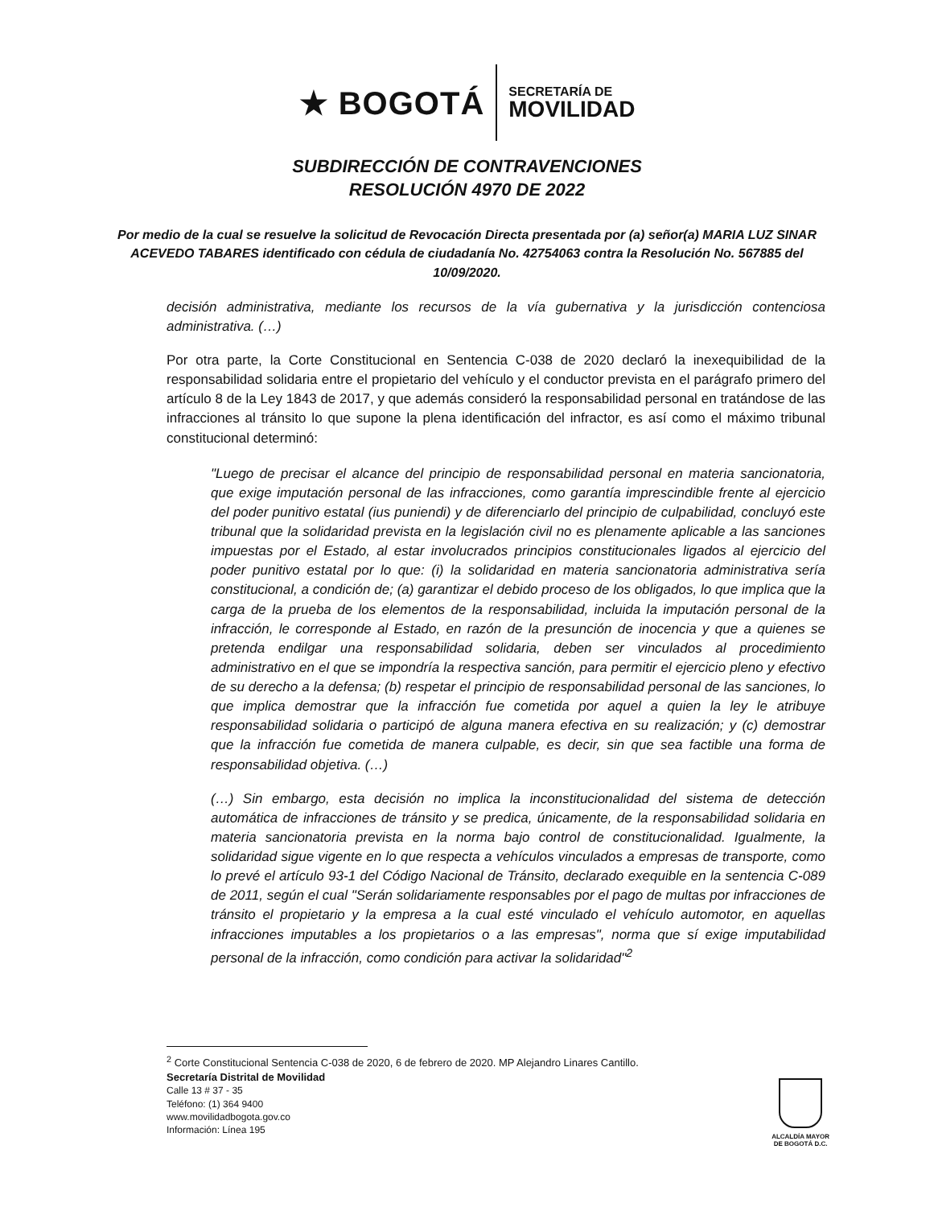★ BOGOTÁ
SECRETARÍA DE
MOVILIDAD
SUBDIRECCIÓN DE CONTRAVENCIONES
RESOLUCIÓN 4970 DE 2022
Por medio de la cual se resuelve la solicitud de Revocación Directa presentada por (a) señor(a) MARIA LUZ SINAR ACEVEDO TABARES identificado con cédula de ciudadanía No. 42754063 contra la Resolución No. 567885 del 10/09/2020.
decisión administrativa, mediante los recursos de la vía gubernativa y la jurisdicción contenciosa administrativa. (…)
Por otra parte, la Corte Constitucional en Sentencia C-038 de 2020 declaró la inexequibilidad de la responsabilidad solidaria entre el propietario del vehículo y el conductor prevista en el parágrafo primero del artículo 8 de la Ley 1843 de 2017, y que además consideró la responsabilidad personal en tratándose de las infracciones al tránsito lo que supone la plena identificación del infractor, es así como el máximo tribunal constitucional determinó:
"Luego de precisar el alcance del principio de responsabilidad personal en materia sancionatoria, que exige imputación personal de las infracciones, como garantía imprescindible frente al ejercicio del poder punitivo estatal (ius puniendi) y de diferenciarlo del principio de culpabilidad, concluyó este tribunal que la solidaridad prevista en la legislación civil no es plenamente aplicable a las sanciones impuestas por el Estado, al estar involucrados principios constitucionales ligados al ejercicio del poder punitivo estatal por lo que: (i) la solidaridad en materia sancionatoria administrativa sería constitucional, a condición de; (a) garantizar el debido proceso de los obligados, lo que implica que la carga de la prueba de los elementos de la responsabilidad, incluida la imputación personal de la infracción, le corresponde al Estado, en razón de la presunción de inocencia y que a quienes se pretenda endilgar una responsabilidad solidaria, deben ser vinculados al procedimiento administrativo en el que se impondría la respectiva sanción, para permitir el ejercicio pleno y efectivo de su derecho a la defensa; (b) respetar el principio de responsabilidad personal de las sanciones, lo que implica demostrar que la infracción fue cometida por aquel a quien la ley le atribuye responsabilidad solidaria o participó de alguna manera efectiva en su realización; y (c) demostrar que la infracción fue cometida de manera culpable, es decir, sin que sea factible una forma de responsabilidad objetiva. (…)
(…) Sin embargo, esta decisión no implica la inconstitucionalidad del sistema de detección automática de infracciones de tránsito y se predica, únicamente, de la responsabilidad solidaria en materia sancionatoria prevista en la norma bajo control de constitucionalidad. Igualmente, la solidaridad sigue vigente en lo que respecta a vehículos vinculados a empresas de transporte, como lo prevé el artículo 93-1 del Código Nacional de Tránsito, declarado exequible en la sentencia C-089 de 2011, según el cual "Serán solidariamente responsables por el pago de multas por infracciones de tránsito el propietario y la empresa a la cual esté vinculado el vehículo automotor, en aquellas infracciones imputables a los propietarios o a las empresas", norma que sí exige imputabilidad personal de la infracción, como condición para activar la solidaridad"<sup>2</sup>
<sup>2</sup> Corte Constitucional Sentencia C-038 de 2020, 6 de febrero de 2020. MP Alejandro Linares Cantillo.
Secretaría Distrital de Movilidad
Calle 13 # 37 - 35
Teléfono: (1) 364 9400
www.movilidadbogota.gov.co
Información: Línea 195
ALCALDÍA MAYOR
DE BOGOTÁ D.C.